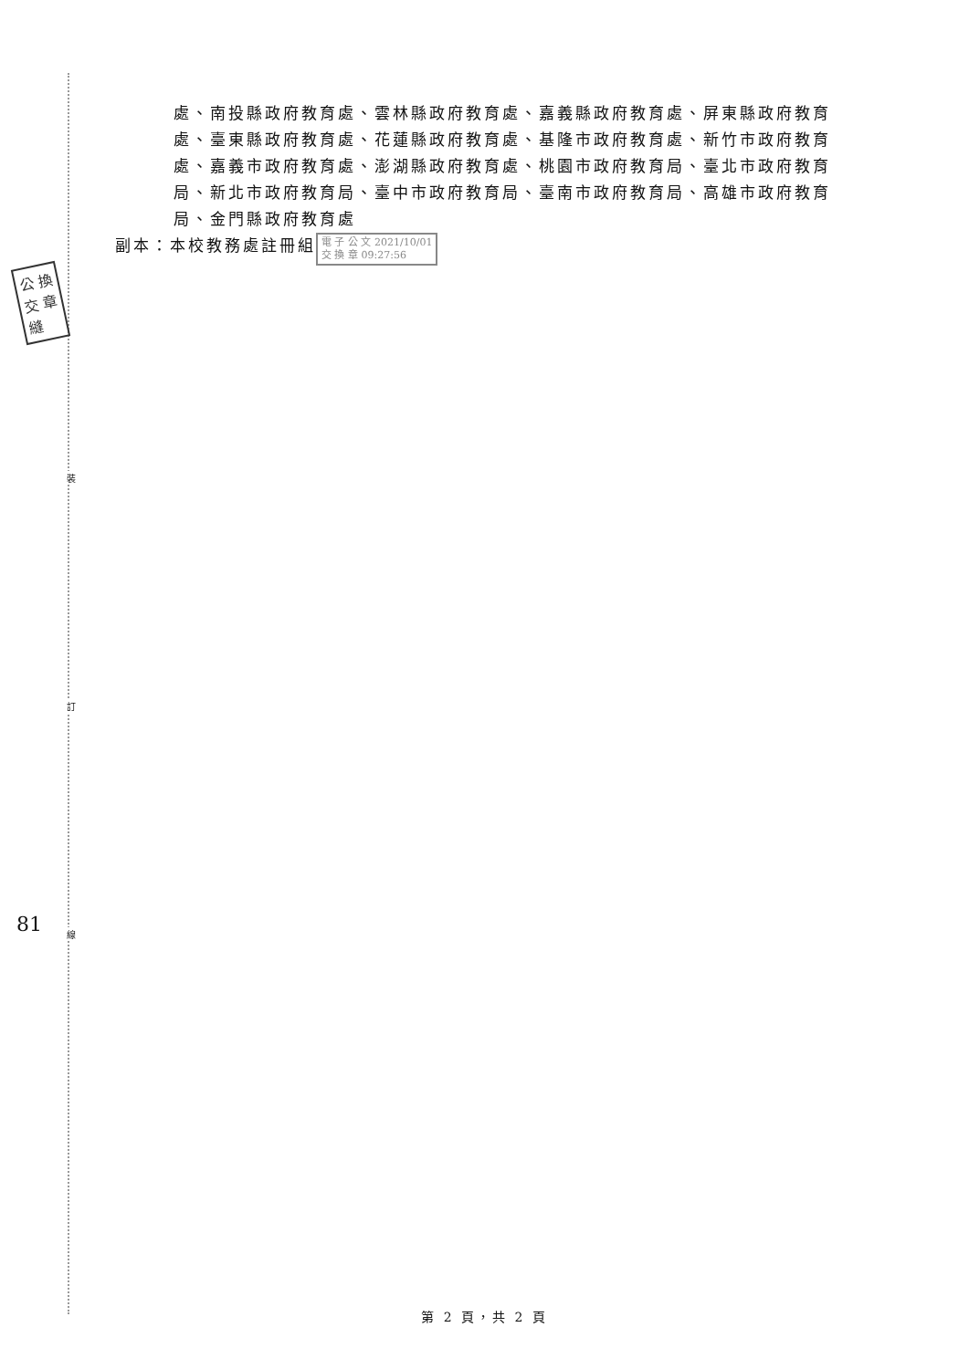裝
訂
線
公 換
交 章
縫
81
處、南投縣政府教育處、雲林縣政府教育處、嘉義縣政府教育處、屏東縣政府教育處、臺東縣政府教育處、花蓮縣政府教育處、基隆市政府教育處、新竹市政府教育處、嘉義市政府教育處、澎湖縣政府教育處、桃園市政府教育局、臺北市政府教育局、新北市政府教育局、臺中市政府教育局、臺南市政府教育局、高雄市政府教育局、金門縣政府教育處
副本：本校教務處註冊組 電 子 公 文 2021/10/01
交 換 章 09:27:56
第 2 頁，共 2 頁